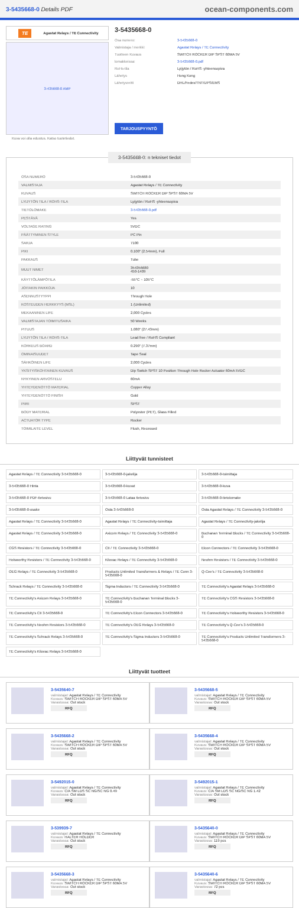3-5435668-0 Details PDF
ocean-components.com
TE Agastat Relays / TE Connectivity
3-435668-0 AMP
Kuva voi olla edustus. Katso tuotetiedot.
3-5435668-0
Osa numero: 3-5435668-0
Valmistaja / merkki: Agastat Relays / TE Connectivity
Tuotteen Kuvaus SWITCH ROCKER DIP SPST 60MA 5V
lomakkeissa: 3-5435668-0.pdf
RoHs-tila Lyijytön / RoHS -yhteensopiva
Lähetys Hong Kong
Lähetysreitti DHL/Fedex/TNT/UPS/EMS
TARJOUSPYYNTÖ
3-5435668-0: n tekniset tiedot
| OSA NUMERO | 3-5435668-0 |
| VALMISTAJA | Agastat Relays / TE Connectivity |
| KUVAUS | SWITCH ROCKER DIP SPST 60MA 5V |
| LYIJYTÖN TILA / ROHS-TILA | Lyijytön / RoHS -yhteensopiva |
| TIETOLOMAKE | 3-5435668-0.pdf |
| PESTÄVÄ | Yes |
| VOLTAGE RATING | 5VDC |
| PÄÄTTYMINEN STYLE | PC Pin |
| SARJA | 7100 |
| PIKI | 0.100" (2.54mm), Full |
| PAKKAUS | Tube |
| MUUT NIMET | 354356680 450-1409 |
| KÄYTTÖLÄMPÖTILA | -55°C ~ 105°C |
| JOITAKIN PAIKKOJA | 10 |
| ASENNUSTYYPPI | Through Hole |
| KOSTEUDEN HERKKYYS (MSL) | 1 (Unlimited) |
| MEKAANINEN LIFE | 2,000 Cycles |
| VALMISTAJAN TOIMITUSAIKA | 50 Weeks |
| PITUUS | 1.080" (27.43mm) |
| LYIJYTÖN TILA / ROHS-TILA | Lead free / RoHS Compliant |
| KORKEUS BOARD | 0.290" (7.37mm) |
| OMINAISUUDET | Tape Seal |
| SÄHKÖINEN LIFE | 2,000 Cycles |
| YKSITYISKOHTAINEN KUVAUS | Dip Switch SPST 10 Position Through Hole Rocker Actuator 60mA 5VDC |
| NYKYINEN ARVOSTELU | 60mA |
| YHTEYDENOTTO MATERIAL | Copper Alloy |
| YHTEYDENOTTO FINISH | Gold |
| PIIRI | SPST |
| BODY MATERIAL | Polyester (PET), Glass Filled |
| ACTUATOR TYPE | Rocker |
| TOIMILAITE LEVEL | Flush, Recessed |
Liittyvät tunnisteet
Agastat Relays / TE Connectivity 3-5435668-0
3-5435668-0-jakelija
3-5435668-0-toimittaja
3-5435668-0 Hinta
3-5435668-0-kuvat
3-5435668-0-kuva
3-5435668-0 PDF-tietosivu
3-5435668-0 Lataa tietosivu
3-5435668-0-tietolomake
3-5435668-0-osake
Osta 3-5435668-0
Osta Agastat Relays / TE Connectivity 3-5435668-0
Agastat Relays / TE Connectivity 3-5435668-0
Agastat Relays / TE Connectivity-toimittaja
Agastat Relays / TE Connectivity-jakelija
Agastat Relays / TE Connectivity 3-5435668-0
Axicom Relays / TE Connectivity 3-5435668-0
Buchanan Terminal Blocks / TE Connectivity 3-5435668-0
CGS Resistors / TE Connectivity 3-5435668-0
CII / TE Connectivity 3-5435668-0
Elcon Connectors / TE Connectivity 3-5435668-0
Holsworthy Resistors / TE Connectivity 3-5435668-0
Kilovac Relays / TE Connectivity 3-5435668-0
Neohm Resistors / TE Connectivity 3-5435668-0
OEG Relays / TE Connectivity 3-5435668-0
Products Unlimited Transformers & Relays / TE Conn 3-5435668-0
Q-Cee's / TE Connectivity 3-5435668-0
Schrack Relays / TE Connectivity 3-5435668-0
Sigma Inductors / TE Connectivity 3-5435668-0
TE Connectivity's Agastat Relays 3-5435668-0
TE Connectivity's Axicom Relays 3-5435668-0
TE Connectivity's Buchanan Terminal Blocks 3-5435668-0
TE Connectivity's CGS Resistors 3-5435668-0
TE Connectivity's CII 3-5435668-0
TE Connectivity's Elcon Connectors 3-5435668-0
TE Connectivity's Holsworthy Resistors 3-5435668-0
TE Connectivity's Neohm Resistors 3-5435668-0
TE Connectivity's OEG Relays 3-5435668-0
TE Connectivity's Q-Cee's 3-5435668-0
TE Connectivity's Schrack Relays 3-5435668-0
TE Connectivity's Sigma Inductors 3-5435668-0
TE Connectivity's Products Unlimited Transformers 3-5435668-0
TE Connectivity's Kilovac Relays 3-5435668-0
Liittyvät tuotteet
3-5435640-7
valmistajat: Agastat Relays / TE Connectivity
Kuvaus: SWITCH ROCKER DIP SPST 60MA 5V
Varastossa: Out stock
RFQ
3-5435668-5
valmistajat: Agastat Relays / TE Connectivity
Kuvaus: SWITCH ROCKER DIP SPST 60MA 5V
Varastossa: Out stock
RFQ
3-5435668-2
valmistajat: Agastat Relays / TE Connectivity
Kuvaus: SWITCH ROCKER DIP SPST 60MA 5V
Varastossa: Out stock
RFQ
3-5435668-4
valmistajat: Agastat Relays / TE Connectivity
Kuvaus: SWITCH ROCKER DIP SPST 60MA 5V
Varastossa: Out stock
RFQ
3-5492015-0
valmistajat: Agastat Relays / TE Connectivity
Kuvaus: C/A SM LDS SC NG/SC NG 0.49
Varastossa: Out stock
RFQ
3-5492015-1
valmistajat: Agastat Relays / TE Connectivity
Kuvaus: C/A SM LDS SC NG/SC NG 1.42
Varastossa: Out stock
RFQ
3-539939-7
valmistajat: Agastat Relays / TE Connectivity
Kuvaus: HALTER HOLDER
Varastossa: Out stock
RFQ
3-5435640-0
valmistajat: Agastat Relays / TE Connectivity
Kuvaus: SWITCH ROCKER DIP SPST 60MA 5V
Varastossa: 119 pcs
RFQ
3-5435668-3
valmistajat: Agastat Relays / TE Connectivity
Kuvaus: SWITCH ROCKER DIP SPST 60MA 5V
Varastossa: Out stock
RFQ
3-5435640-6
valmistajat: Agastat Relays / TE Connectivity
Kuvaus: SWITCH ROCKER DIP SPST 60MA 5V
Varastossa: 72 pcs
RFQ